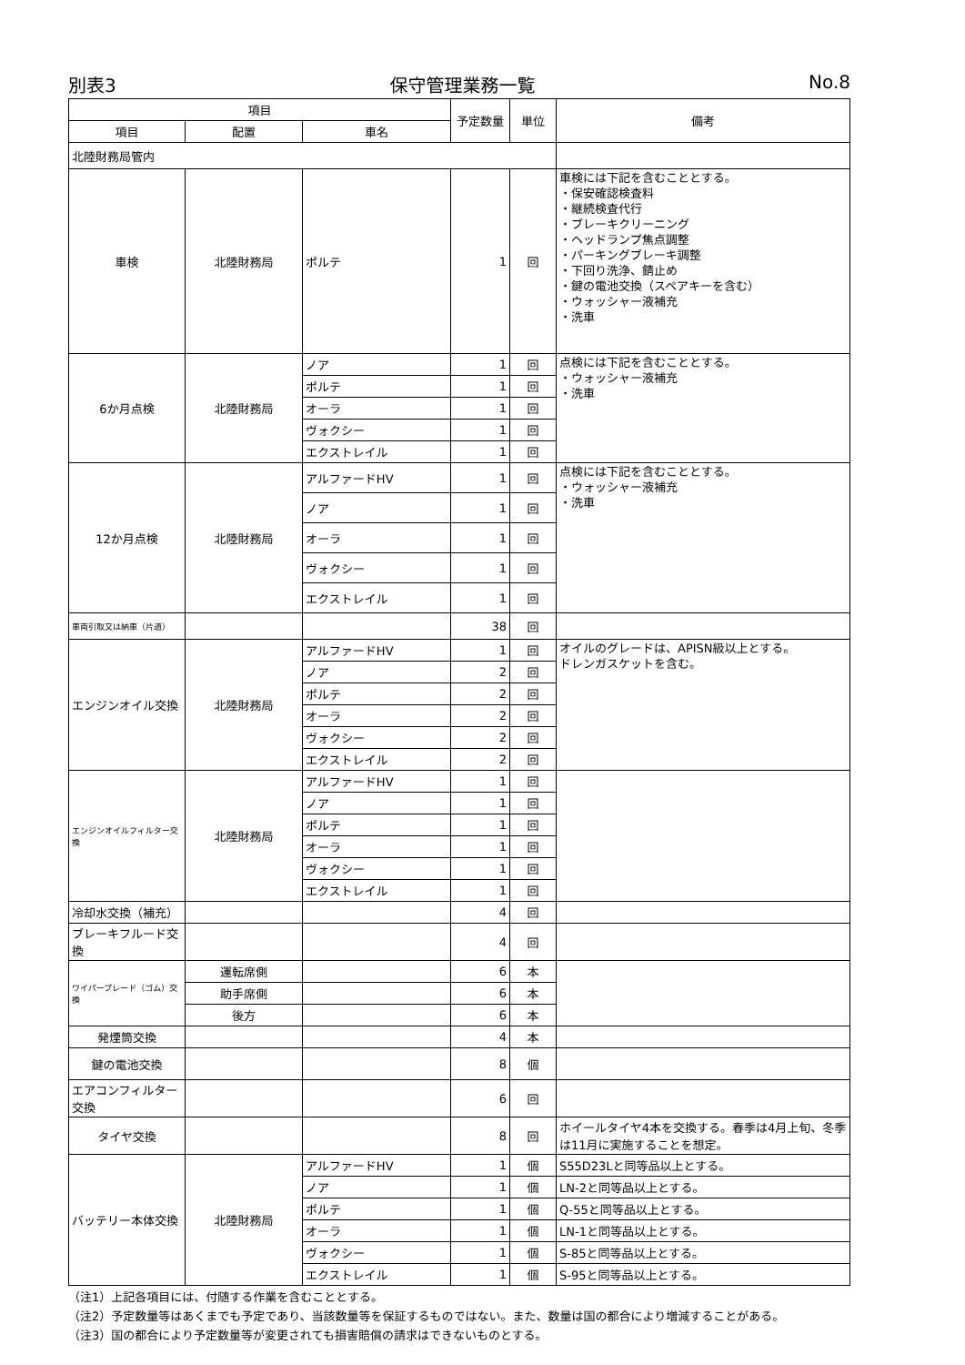別表3 保守管理業務一覧 No.8
| 項目 | | | 予定数量 | 単位 | 備考 |
| --- | --- | --- | --- | --- | --- |
| 項目 | 配置 | 車名 | | | |
| 北陸財務局管内 | | | | | |
| 車検 | 北陸財務局 | ポルテ | 1 | 回 | 車検には下記を含むこととする。 ・保安確認検査料 ・継続検査代行 ・ブレーキクリーニング ・ヘッドランプ焦点調整 ・パーキングブレーキ調整 ・下回り洗浄、錆止め ・鍵の電池交換（スペアキーを含む） ・ウォッシャー液補充 ・洗車 |
| 6か月点検 | 北陸財務局 | ノア | 1 | 回 | 点検には下記を含むこととする。 ・ウォッシャー液補充 ・洗車 |
| | | ポルテ | 1 | 回 | |
| | | オーラ | 1 | 回 | |
| | | ヴォクシー | 1 | 回 | |
| | | エクストレイル | 1 | 回 | |
| 12か月点検 | 北陸財務局 | アルファードHV | 1 | 回 | 点検には下記を含むこととする。 ・ウォッシャー液補充 ・洗車 |
| | | ノア | 1 | 回 | |
| | | オーラ | 1 | 回 | |
| | | ヴォクシー | 1 | 回 | |
| | | エクストレイル | 1 | 回 | |
| 車両引取又は納車（片道） | | | 38 | 回 | |
| エンジンオイル交換 | 北陸財務局 | アルファードHV | 1 | 回 | オイルのグレードは、APISN級以上とする。 ドレンガスケットを含む。 |
| | | ノア | 2 | 回 | |
| | | ポルテ | 2 | 回 | |
| | | オーラ | 2 | 回 | |
| | | ヴォクシー | 2 | 回 | |
| | | エクストレイル | 2 | 回 | |
| エンジンオイルフィルター交換 | 北陸財務局 | アルファードHV | 1 | 回 | |
| | | ノア | 1 | 回 | |
| | | ポルテ | 1 | 回 | |
| | | オーラ | 1 | 回 | |
| | | ヴォクシー | 1 | 回 | |
| | | エクストレイル | 1 | 回 | |
| 冷却水交換（補充） | | | 4 | 回 | |
| ブレーキフルード交換 | | | 4 | 回 | |
| ワイパーブレード（ゴム）交換 | 運転席側 | | 6 | 本 | |
| | 助手席側 | | 6 | 本 | |
| | 後方 | | 6 | 本 | |
| 発煙筒交換 | | | 4 | 本 | |
| 鍵の電池交換 | | | 8 | 個 | |
| エアコンフィルター交換 | | | 6 | 回 | |
| タイヤ交換 | | | 8 | 回 | ホイールタイヤ4本を交換する。春季は4月上旬、冬季は11月に実施することを想定。 |
| バッテリー本体交換 | 北陸財務局 | アルファードHV | 1 | 個 | S55D23Lと同等品以上とする。 |
| | | ノア | 1 | 個 | LN-2と同等品以上とする。 |
| | | ポルテ | 1 | 個 | Q-55と同等品以上とする。 |
| | | オーラ | 1 | 個 | LN-1と同等品以上とする。 |
| | | ヴォクシー | 1 | 個 | S-85と同等品以上とする。 |
| | | エクストレイル | 1 | 個 | S-95と同等品以上とする。 |
（注1）上記各項目には、付随する作業を含むこととする。
（注2）予定数量等はあくまでも予定であり、当該数量等を保証するものではない。また、数量は国の都合により増減することがある。
（注3）国の都合により予定数量等が変更されても損害賠償の請求はできないものとする。